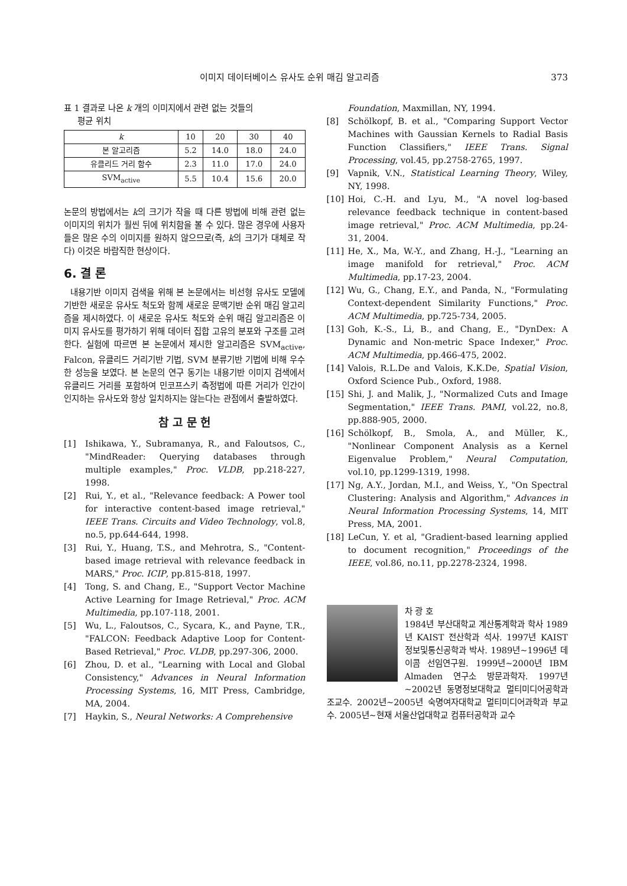이미지 데이터베이스 유사도 순위 매김 알고리즘 373
표 1 결과로 나온 k 개의 이미지에서 관련 없는 것들의
평균 위치
| k | 10 | 20 | 30 | 40 |
| 본 알고리즘 | 5.2 | 14.0 | 18.0 | 24.0 |
| 유클리드 거리 함수 | 2.3 | 11.0 | 17.0 | 24.0 |
| SVM<sub>active</sub> | 5.5 | 10.4 | 15.6 | 20.0 |
논문의 방법에서는 k의 크기가 작을 때 다른 방법에 비해 관련 없는 이미지의 위치가 훨씬 뒤에 위치함을 볼 수 있다. 많은 경우에 사용자들은 많은 수의 이미지를 원하지 않으므로(즉, k의 크기가 대체로 작다) 이것은 바람직한 현상이다.
6. 결 론
내용기반 이미지 검색을 위해 본 논문에서는 비선형 유사도 모델에 기반한 새로운 유사도 척도와 함께 새로운 문맥기반 순위 매김 알고리즘을 제시하였다. 이 새로운 유사도 척도와 순위 매김 알고리즘은 이미지 유사도를 평가하기 위해 데이터 집합 고유의 분포와 구조를 고려한다. 실험에 따르면 본 논문에서 제시한 알고리즘은 SVM<sub>active</sub>, Falcon, 유클리드 거리기반 기법, SVM 분류기반 기법에 비해 우수한 성능을 보였다. 본 논문의 연구 동기는 내용기반 이미지 검색에서 유클리드 거리를 포함하여 민코프스키 측정법에 따른 거리가 인간이 인지하는 유사도와 항상 일치하지는 않는다는 관점에서 출발하였다.
참 고 문 헌
[1] Ishikawa, Y., Subramanya, R., and Faloutsos, C., "MindReader: Querying databases through multiple examples," Proc. VLDB, pp.218-227, 1998.
[2] Rui, Y., et al., "Relevance feedback: A Power tool for interactive content-based image retrieval," IEEE Trans. Circuits and Video Technology, vol.8, no.5, pp.644-644, 1998.
[3] Rui, Y., Huang, T.S., and Mehrotra, S., "Content-based image retrieval with relevance feedback in MARS," Proc. ICIP, pp.815-818, 1997.
[4] Tong, S. and Chang, E., "Support Vector Machine Active Learning for Image Retrieval," Proc. ACM Multimedia, pp.107-118, 2001.
[5] Wu, L., Faloutsos, C., Sycara, K., and Payne, T.R., "FALCON: Feedback Adaptive Loop for Content-Based Retrieval," Proc. VLDB, pp.297-306, 2000.
[6] Zhou, D. et al., "Learning with Local and Global Consistency," Advances in Neural Information Processing Systems, 16, MIT Press, Cambridge, MA, 2004.
[7] Haykin, S., Neural Networks: A Comprehensive
Foundation, Maxmillan, NY, 1994.
[8] Schölkopf, B. et al., "Comparing Support Vector Machines with Gaussian Kernels to Radial Basis Function Classifiers," IEEE Trans. Signal Processing, vol.45, pp.2758-2765, 1997.
[9] Vapnik, V.N., Statistical Learning Theory, Wiley, NY, 1998.
[10] Hoi, C.-H. and Lyu, M., "A novel log-based relevance feedback technique in content-based image retrieval," Proc. ACM Multimedia, pp.24-31, 2004.
[11] He, X., Ma, W.-Y., and Zhang, H.-J., "Learning an image manifold for retrieval," Proc. ACM Multimedia, pp.17-23, 2004.
[12] Wu, G., Chang, E.Y., and Panda, N., "Formulating Context-dependent Similarity Functions," Proc. ACM Multimedia, pp.725-734, 2005.
[13] Goh, K.-S., Li, B., and Chang, E., "DynDex: A Dynamic and Non-metric Space Indexer," Proc. ACM Multimedia, pp.466-475, 2002.
[14] Valois, R.L.De and Valois, K.K.De, Spatial Vision, Oxford Science Pub., Oxford, 1988.
[15] Shi, J. and Malik, J., "Normalized Cuts and Image Segmentation," IEEE Trans. PAMI, vol.22, no.8, pp.888-905, 2000.
[16] Schölkopf, B., Smola, A., and Müller, K., "Nonlinear Component Analysis as a Kernel Eigenvalue Problem," Neural Computation, vol.10, pp.1299-1319, 1998.
[17] Ng, A.Y., Jordan, M.I., and Weiss, Y., "On Spectral Clustering: Analysis and Algorithm," Advances in Neural Information Processing Systems, 14, MIT Press, MA, 2001.
[18] LeCun, Y. et al, "Gradient-based learning applied to document recognition," Proceedings of the IEEE, vol.86, no.11, pp.2278-2324, 1998.
차 광 호
1984년 부산대학교 계산통계학과 학사 1989년 KAIST 전산학과 석사. 1997년 KAIST 정보및통신공학과 박사. 1989년~1996년 데이콤 선임연구원. 1999년~2000년 IBM Almaden 연구소 방문과학자. 1997년~2002년 동명정보대학교 멀티미디어공학과 조교수. 2002년~2005년 숙명여자대학교 멀티미디어과학과 부교수. 2005년~현재 서울산업대학교 컴퓨터공학과 교수